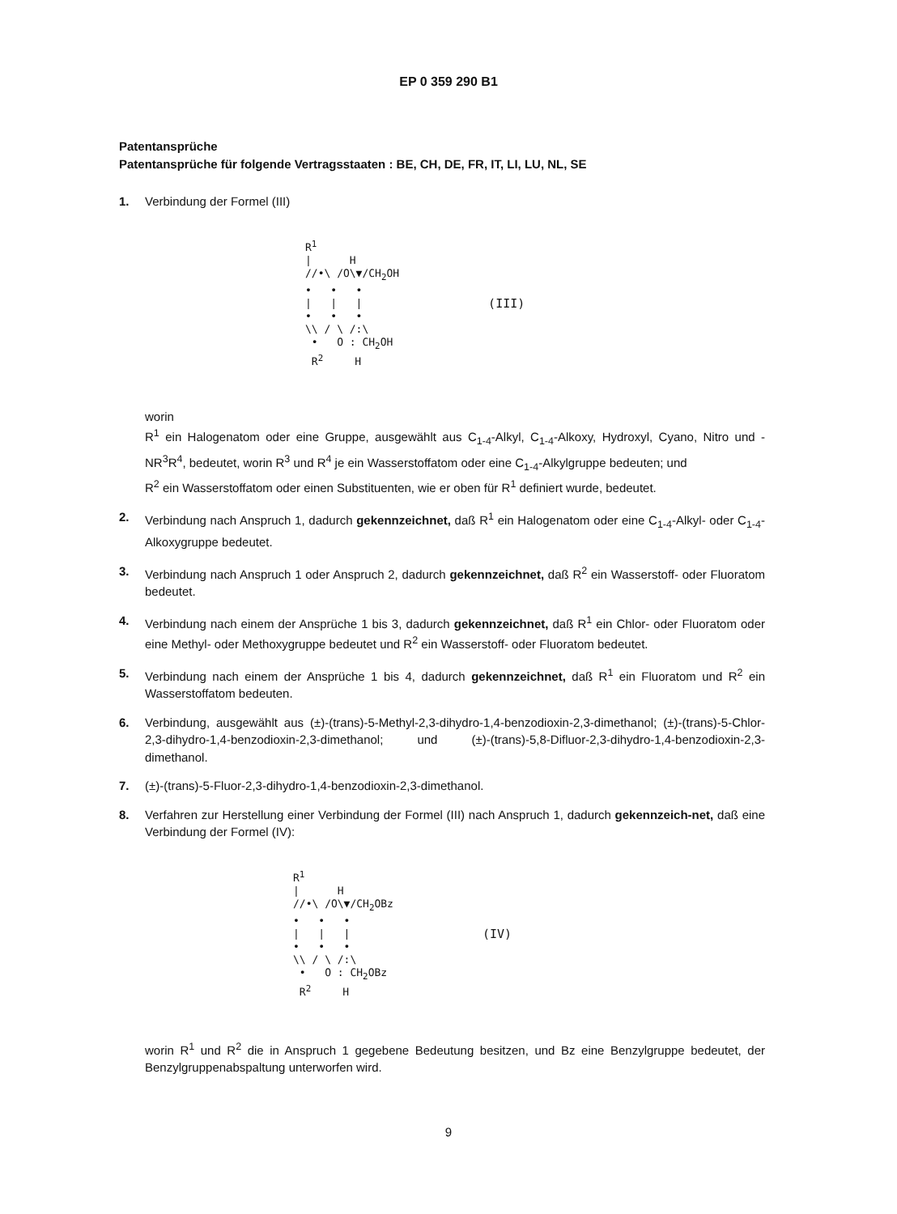EP 0 359 290 B1
Patentansprüche
Patentansprüche für folgende Vertragsstaaten : BE, CH, DE, FR, IT, LI, LU, NL, SE
1. Verbindung der Formel (III)
R<sup>1</sup> | H //•\ /O\▼/CH<sub>2</sub>OH • • • | | | • • • \\ / \ /:\ • O : CH<sub>2</sub>OH R<sup>2</sup> H
(III)
worin
R<sup>1</sup> ein Halogenatom oder eine Gruppe, ausgewählt aus C<sub>1-4</sub>-Alkyl, C<sub>1-4</sub>-Alkoxy, Hydroxyl, Cyano, Nitro und -NR<sup>3</sup>R<sup>4</sup>, bedeutet, worin R<sup>3</sup> und R<sup>4</sup> je ein Wasserstoffatom oder eine C<sub>1-4</sub>-Alkylgruppe bedeuten; und
R<sup>2</sup> ein Wasserstoffatom oder einen Substituenten, wie er oben für R<sup>1</sup> definiert wurde, bedeutet.
2. Verbindung nach Anspruch 1, dadurch gekennzeichnet, daß R<sup>1</sup> ein Halogenatom oder eine C<sub>1-4</sub>-Alkyl- oder C<sub>1-4</sub>-Alkoxygruppe bedeutet.
3. Verbindung nach Anspruch 1 oder Anspruch 2, dadurch gekennzeichnet, daß R<sup>2</sup> ein Wasserstoff- oder Fluoratom bedeutet.
4. Verbindung nach einem der Ansprüche 1 bis 3, dadurch gekennzeichnet, daß R<sup>1</sup> ein Chlor- oder Fluoratom oder eine Methyl- oder Methoxygruppe bedeutet und R<sup>2</sup> ein Wasserstoff- oder Fluoratom bedeutet.
5. Verbindung nach einem der Ansprüche 1 bis 4, dadurch gekennzeichnet, daß R<sup>1</sup> ein Fluoratom und R<sup>2</sup> ein Wasserstoffatom bedeuten.
6. Verbindung, ausgewählt aus (±)-(trans)-5-Methyl-2,3-dihydro-1,4-benzodioxin-2,3-dimethanol; (±)-(trans)-5-Chlor-2,3-dihydro-1,4-benzodioxin-2,3-dimethanol; und (±)-(trans)-5,8-Difluor-2,3-dihydro-1,4-benzodioxin-2,3-dimethanol.
7. (±)-(trans)-5-Fluor-2,3-dihydro-1,4-benzodioxin-2,3-dimethanol.
8. Verfahren zur Herstellung einer Verbindung der Formel (III) nach Anspruch 1, dadurch gekennzeich-net, daß eine Verbindung der Formel (IV):
R<sup>1</sup> | H //•\ /O\▼/CH<sub>2</sub>OBz • • • | | | • • • \\ / \ /:\ • O : CH<sub>2</sub>OBz R<sup>2</sup> H
(IV)
worin R<sup>1</sup> und R<sup>2</sup> die in Anspruch 1 gegebene Bedeutung besitzen, und Bz eine Benzylgruppe bedeutet, der Benzylgruppenabspaltung unterworfen wird.
9